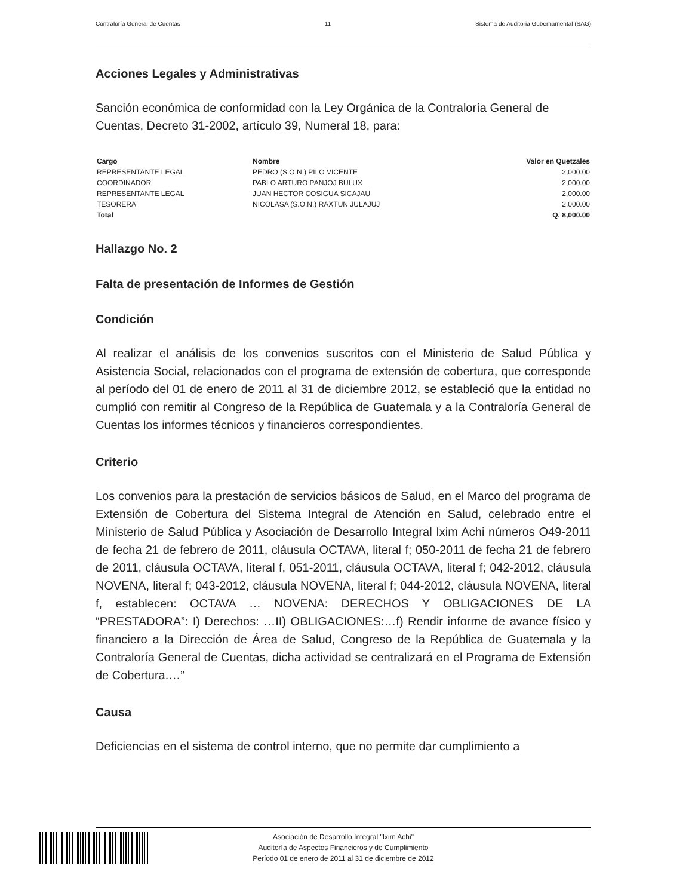Contraloría General de Cuentas 11 Sistema de Auditoria Gubernamental (SAG)
Acciones Legales y Administrativas
Sanción económica de conformidad con la Ley Orgánica de la Contraloría General de Cuentas, Decreto 31-2002, artículo 39, Numeral 18, para:
| Cargo | Nombre | Valor en Quetzales |
| --- | --- | --- |
| REPRESENTANTE LEGAL | PEDRO (S.O.N.) PILO VICENTE | 2,000.00 |
| COORDINADOR | PABLO ARTURO PANJOJ BULUX | 2,000.00 |
| REPRESENTANTE LEGAL | JUAN HECTOR COSIGUA SICAJAU | 2,000.00 |
| TESORERA | NICOLASA (S.O.N.) RAXTUN JULAJUJ | 2,000.00 |
| Total | | Q. 8,000.00 |
Hallazgo No. 2
Falta de presentación de Informes de Gestión
Condición
Al realizar el análisis de los convenios suscritos con el Ministerio de Salud Pública y Asistencia Social, relacionados con el programa de extensión de cobertura, que corresponde al período del 01 de enero de 2011 al 31 de diciembre 2012, se estableció que la entidad no cumplió con remitir al Congreso de la República de Guatemala y a la Contraloría General de Cuentas los informes técnicos y financieros correspondientes.
Criterio
Los convenios para la prestación de servicios básicos de Salud, en el Marco del programa de Extensión de Cobertura del Sistema Integral de Atención en Salud, celebrado entre el Ministerio de Salud Pública y Asociación de Desarrollo Integral Ixim Achi números O49-2011 de fecha 21 de febrero de 2011, cláusula OCTAVA, literal f; 050-2011 de fecha 21 de febrero de 2011, cláusula OCTAVA, literal f, 051-2011, cláusula OCTAVA, literal f; 042-2012, cláusula NOVENA, literal f; 043-2012, cláusula NOVENA, literal f; 044-2012, cláusula NOVENA, literal f, establecen: OCTAVA … NOVENA: DERECHOS Y OBLIGACIONES DE LA “PRESTADORA”: I) Derechos: …II) OBLIGACIONES:…f) Rendir informe de avance físico y financiero a la Dirección de Área de Salud, Congreso de la República de Guatemala y la Contraloría General de Cuentas, dicha actividad se centralizará en el Programa de Extensión de Cobertura.…”
Causa
Deficiencias en el sistema de control interno, que no permite dar cumplimiento a
Asociación de Desarrollo Integral "Ixim Achi"
Auditoría de Aspectos Financieros y de Cumplimiento
Período 01 de enero de 2011 al 31 de diciembre de 2012